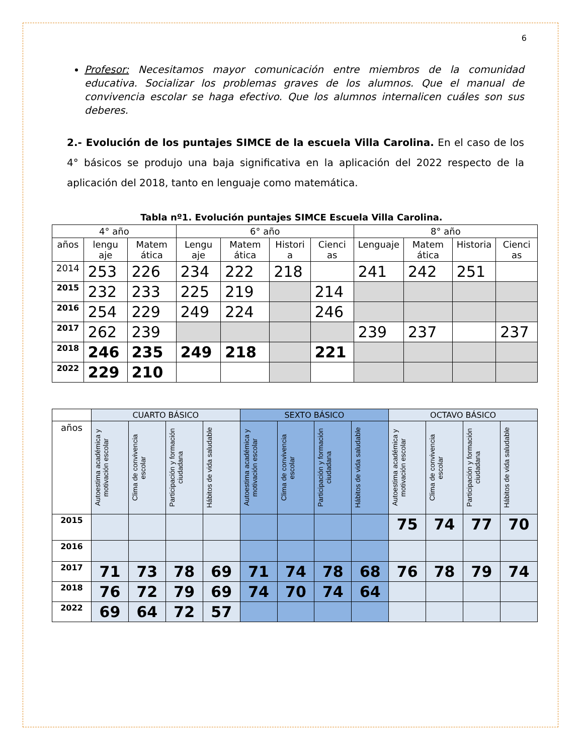6
Profesor: Necesitamos mayor comunicación entre miembros de la comunidad educativa. Socializar los problemas graves de los alumnos. Que el manual de convivencia escolar se haga efectivo. Que los alumnos internalicen cuáles son sus deberes.
2.- Evolución de los puntajes SIMCE de la escuela Villa Carolina. En el caso de los 4° básicos se produjo una baja significativa en la aplicación del 2022 respecto de la aplicación del 2018, tanto en lenguaje como matemática.
Tabla nº1. Evolución puntajes SIMCE Escuela Villa Carolina.
| 4° año | | | 6° año | | | | 8° año | | | |
| --- | --- | --- | --- | --- | --- | --- | --- | --- | --- | --- |
| años | lengu aje | Matem ática | Lengu aje | Matem ática | Histori a | Cienci as | Lenguaje | Matem ática | Historia | Cienci as |
| 2014 | 253 | 226 | 234 | 222 | 218 | | 241 | 242 | 251 | |
| 2015 | 232 | 233 | 225 | 219 | | 214 | | | | |
| 2016 | 254 | 229 | 249 | 224 | | 246 | | | | |
| 2017 | 262 | 239 | | | | | 239 | 237 | | 237 |
| 2018 | 246 | 235 | 249 | 218 | | 221 | | | | |
| 2022 | 229 | 210 | | | | | | | | |
| | CUARTO BÁSICO | | | | SEXTO BÁSICO | | | | OCTAVO BÁSICO | | | |
| --- | --- | --- | --- | --- | --- | --- | --- | --- | --- | --- | --- | --- |
| años | Autoestima académica y motivación escolar | Clima de convivencia escolar | Participación y formación ciudadana | Hábitos de vida saludable | Autoestima académica y motivación escolar | Clima de convivencia escolar | Participación y formación ciudadana | Hábitos de vida saludable | Autoestima académica y motivación escolar | Clima de convivencia escolar | Participación y formación ciudadana | Hábitos de vida saludable |
| 2015 | | | | | | | | | 75 | 74 | 77 | 70 |
| 2016 | | | | | | | | | | | | |
| 2017 | 71 | 73 | 78 | 69 | 71 | 74 | 78 | 68 | 76 | 78 | 79 | 74 |
| 2018 | 76 | 72 | 79 | 69 | 74 | 70 | 74 | 64 | | | | |
| 2022 | 69 | 64 | 72 | 57 | | | | | | | | |